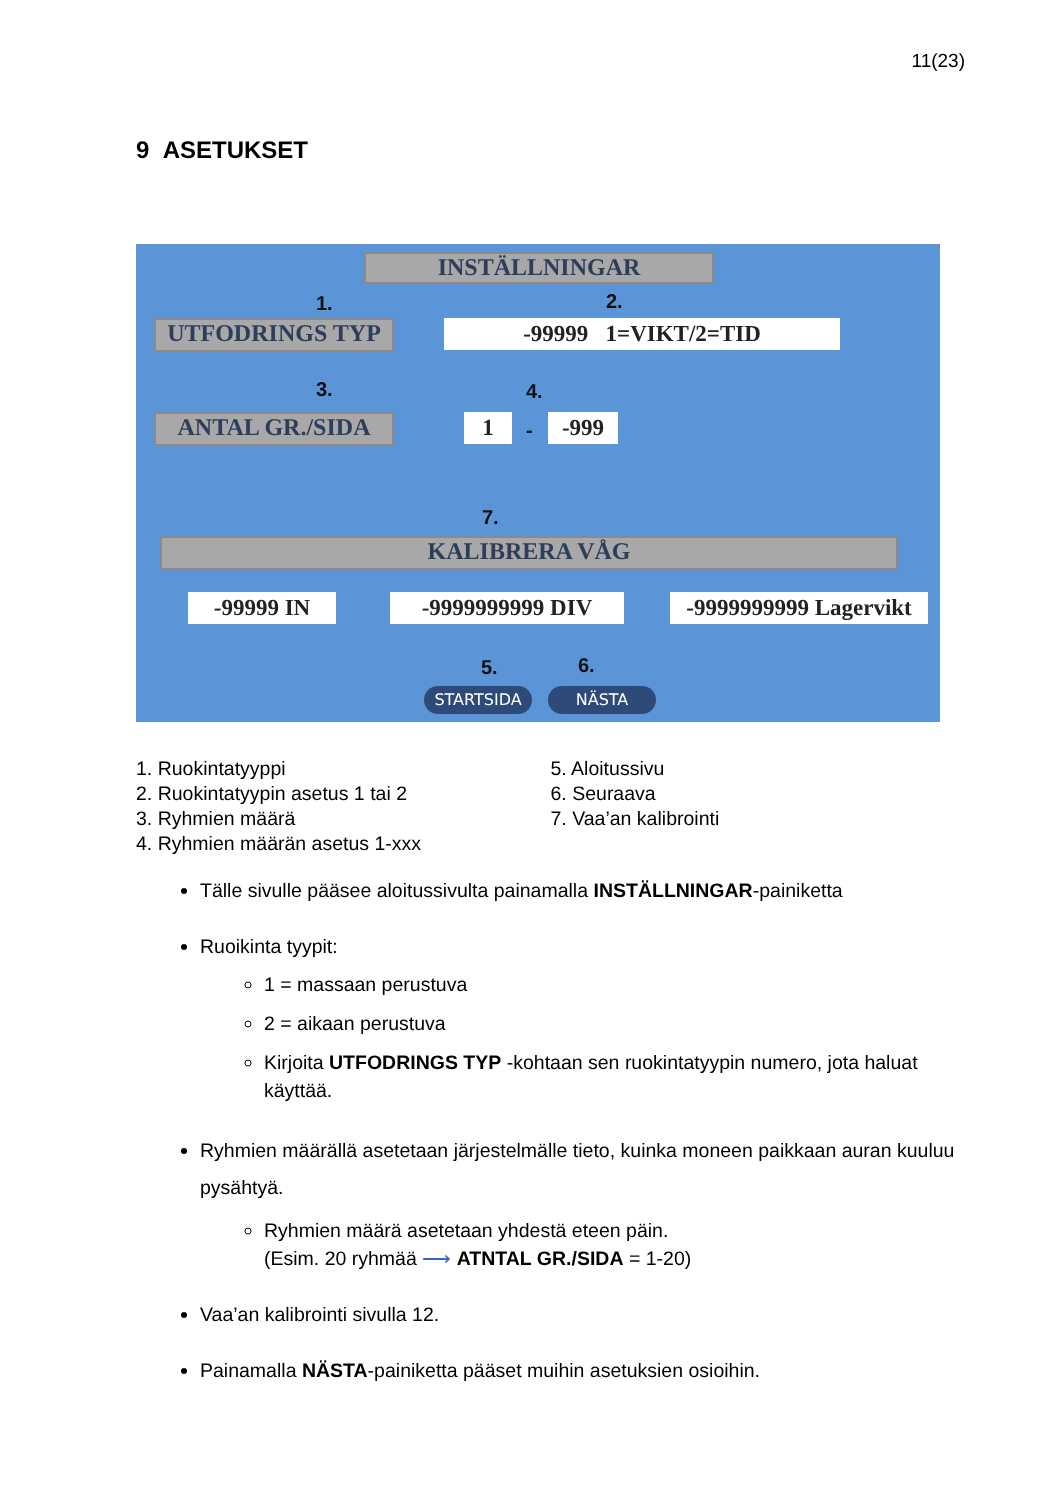11(23)
9 ASETUKSET
INSTÄLLNINGAR
1. 2.
UTFODRINGS TYP -99999 1=VIKT/2=TID
3. 4.
ANTAL GR./SIDA 1 - -999
7.
KALIBRERA VÅG
-99999 IN -9999999999 DIV
-9999999999 Lagervikt
5. 6.
STARTSIDA NÄSTA
1. Ruokintatyyppi
2. Ruokintatyypin asetus 1 tai 2
3. Ryhmien määrä
4. Ryhmien määrän asetus 1-xxx
5. Aloitussivu
6. Seuraava
7. Vaa’an kalibrointi
Tälle sivulle pääsee aloitussivulta painamalla INSTÄLLNINGAR-painiketta
Ruoikinta tyypit:
1 = massaan perustuva
2 = aikaan perustuva
Kirjoita UTFODRINGS TYP -kohtaan sen ruokintatyypin numero, jota haluat käyttää.
Ryhmien määrällä asetetaan järjestelmälle tieto, kuinka moneen paikkaan auran kuuluu pysähtyä.
Ryhmien määrä asetetaan yhdestä eteen päin.
(Esim. 20 ryhmää ⟶ ATNTAL GR./SIDA = 1-20)
Vaa’an kalibrointi sivulla 12.
Painamalla NÄSTA-painiketta pääset muihin asetuksien osioihin.